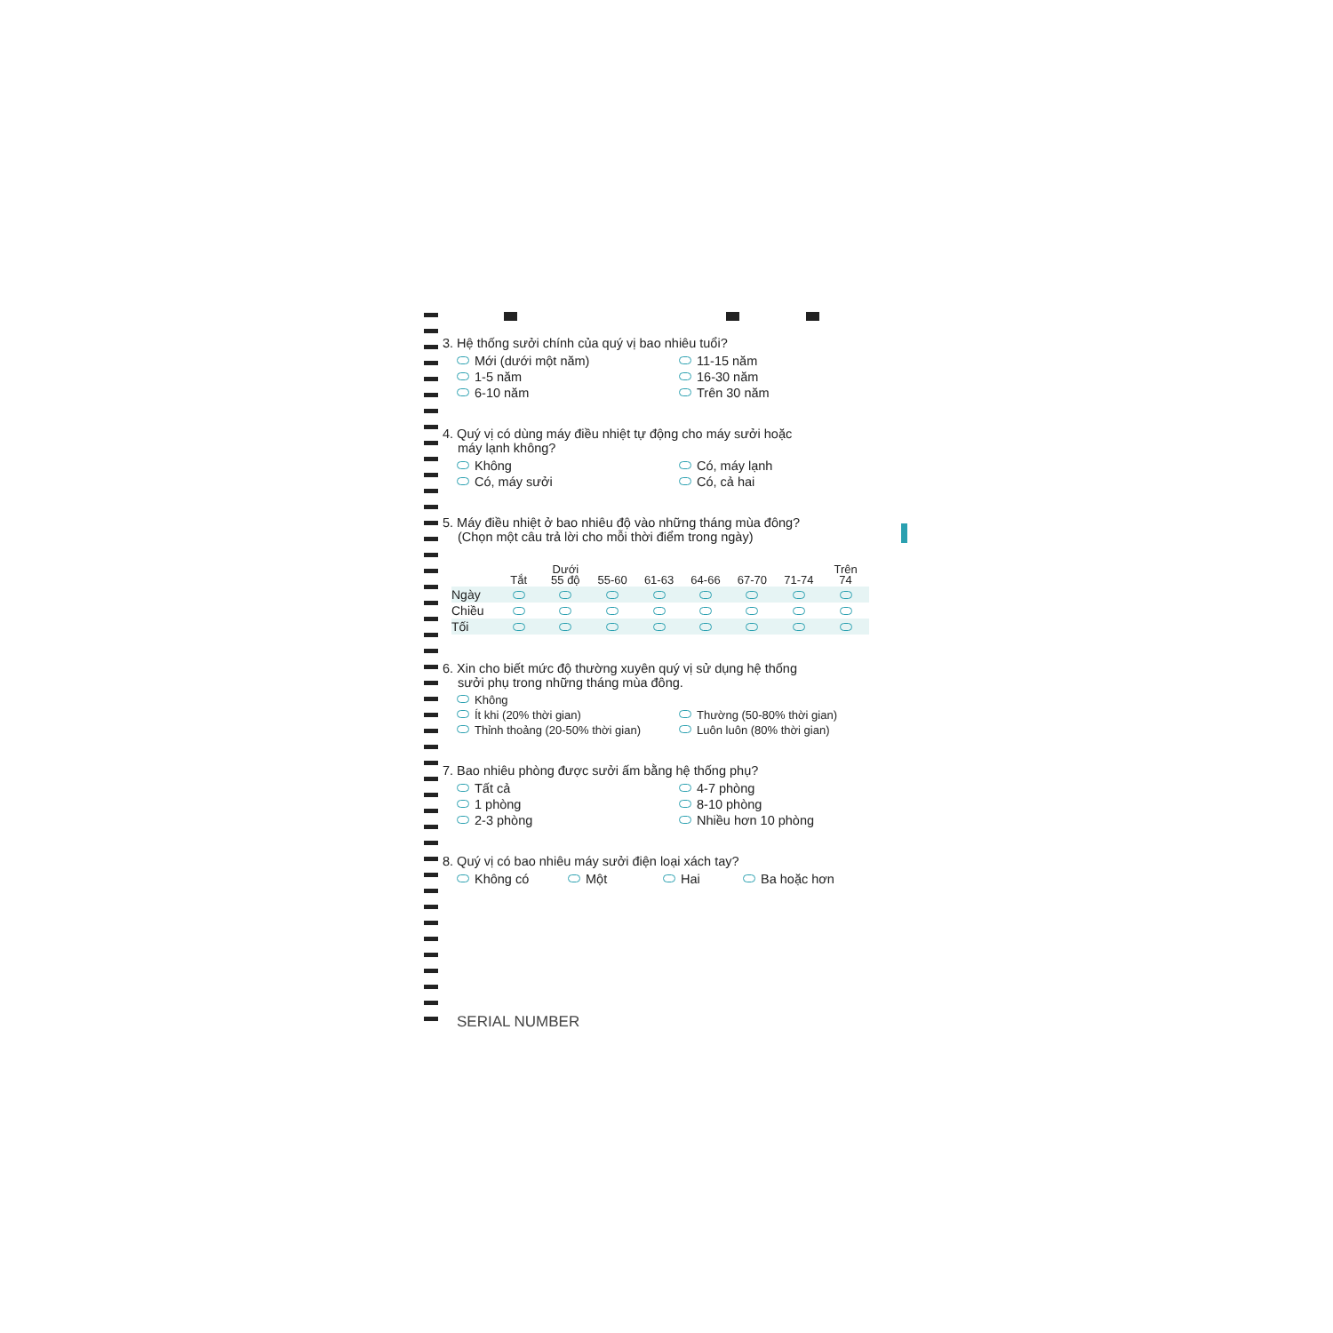3. Hệ thống sưởi chính của quý vị bao nhiêu tuổi?
Mới (dưới một năm) 11-15 năm 1-5 năm 16-30 năm 6-10 năm Trên 30 năm
4. Quý vị có dùng máy điều nhiệt tự động cho máy sưởi hoặc
máy lạnh không?
Không Có, máy lạnh Có, máy sưởi Có, cả hai
5. Máy điều nhiệt ở bao nhiêu độ vào những tháng mùa đông?
(Chọn một câu trả lời cho mỗi thời điểm trong ngày)
| | Tắt | Dưới 55 độ | 55-60 | 61-63 | 64-66 | 67-70 | 71-74 | Trên 74 |
| --- | --- | --- | --- | --- | --- | --- | --- | --- |
| Ngày | | | | | | | | |
| Chiều | | | | | | | | |
| Tối | | | | | | | | |
6. Xin cho biết mức độ thường xuyên quý vị sử dụng hệ thống
sưởi phụ trong những tháng mùa đông.
Không Ít khi (20% thời gian) Thường (50-80% thời gian) Thỉnh thoảng (20-50% thời gian) Luôn luôn (80% thời gian)
7. Bao nhiêu phòng được sưởi ấm bằng hệ thống phụ?
Tất cả 4-7 phòng 1 phòng 8-10 phòng 2-3 phòng Nhiều hơn 10 phòng
8. Quý vị có bao nhiêu máy sưởi điện loại xách tay?
Không có Một Hai Ba hoặc hơn
SERIAL NUMBER